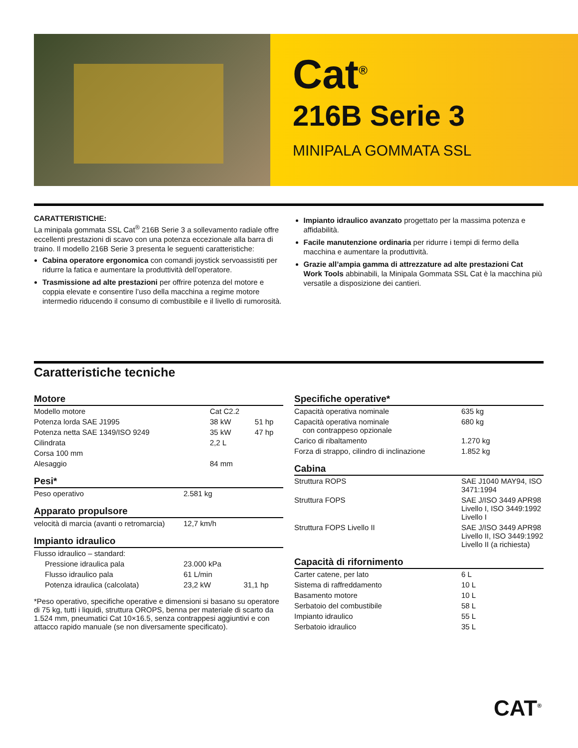Cat<sup>®</sup>
216B Serie 3
MINIPALA GOMMATA SSL
CARATTERISTICHE:
La minipala gommata SSL Cat<sup>®</sup> 216B Serie 3 a sollevamento radiale offre eccellenti prestazioni di scavo con una potenza eccezionale alla barra di traino. Il modello 216B Serie 3 presenta le seguenti caratteristiche:
Cabina operatore ergonomica con comandi joystick servoassistiti per ridurre la fatica e aumentare la produttività dell’operatore.
Trasmissione ad alte prestazioni per offrire potenza del motore e coppia elevate e consentire l’uso della macchina a regime motore intermedio riducendo il consumo di combustibile e il livello di rumorosità.
Impianto idraulico avanzato progettato per la massima potenza e affidabilità.
Facile manutenzione ordinaria per ridurre i tempi di fermo della macchina e aumentare la produttività.
Grazie all’ampia gamma di attrezzature ad alte prestazioni Cat Work Tools abbinabili, la Minipala Gommata SSL Cat è la macchina più versatile a disposizione dei cantieri.
Caratteristiche tecniche
Motore
| Modello motore | Cat C2.2 | |
| Potenza lorda SAE J1995 | 38 kW | 51 hp |
| Potenza netta SAE 1349/ISO 9249 | 35 kW | 47 hp |
| Cilindrata | 2,2 L | |
| Corsa 100 mm | | |
| Alesaggio | 84 mm | |
Pesi*
| Peso operativo | 2.581 kg |
Apparato propulsore
| velocità di marcia (avanti o retromarcia) | 12,7 km/h |
Impianto idraulico
| Flusso idraulico – standard: | | |
| Pressione idraulica pala | 23.000 kPa | |
| Flusso idraulico pala | 61 L/min | |
| Potenza idraulica (calcolata) | 23,2 kW | 31,1 hp |
*Peso operativo, specifiche operative e dimensioni si basano su operatore di 75 kg, tutti i liquidi, struttura OROPS, benna per materiale di scarto da 1.524 mm, pneumatici Cat 10×16.5, senza contrappesi aggiuntivi e con attacco rapido manuale (se non diversamente specificato).
Specifiche operative*
| Capacità operativa nominale | 635 kg |
| Capacità operativa nominale con contrappeso opzionale | 680 kg |
| Carico di ribaltamento | 1.270 kg |
| Forza di strappo, cilindro di inclinazione | 1.852 kg |
Cabina
| Struttura ROPS | SAE J1040 MAY94, ISO 3471:1994 |
| Struttura FOPS | SAE J/ISO 3449 APR98 Livello I, ISO 3449:1992 Livello I |
| Struttura FOPS Livello II | SAE J/ISO 3449 APR98 Livello II, ISO 3449:1992 Livello II (a richiesta) |
Capacità di rifornimento
| Carter catene, per lato | 6 L |
| Sistema di raffreddamento | 10 L |
| Basamento motore | 10 L |
| Serbatoio del combustibile | 58 L |
| Impianto idraulico | 55 L |
| Serbatoio idraulico | 35 L |
CAT<sup>®</sup>